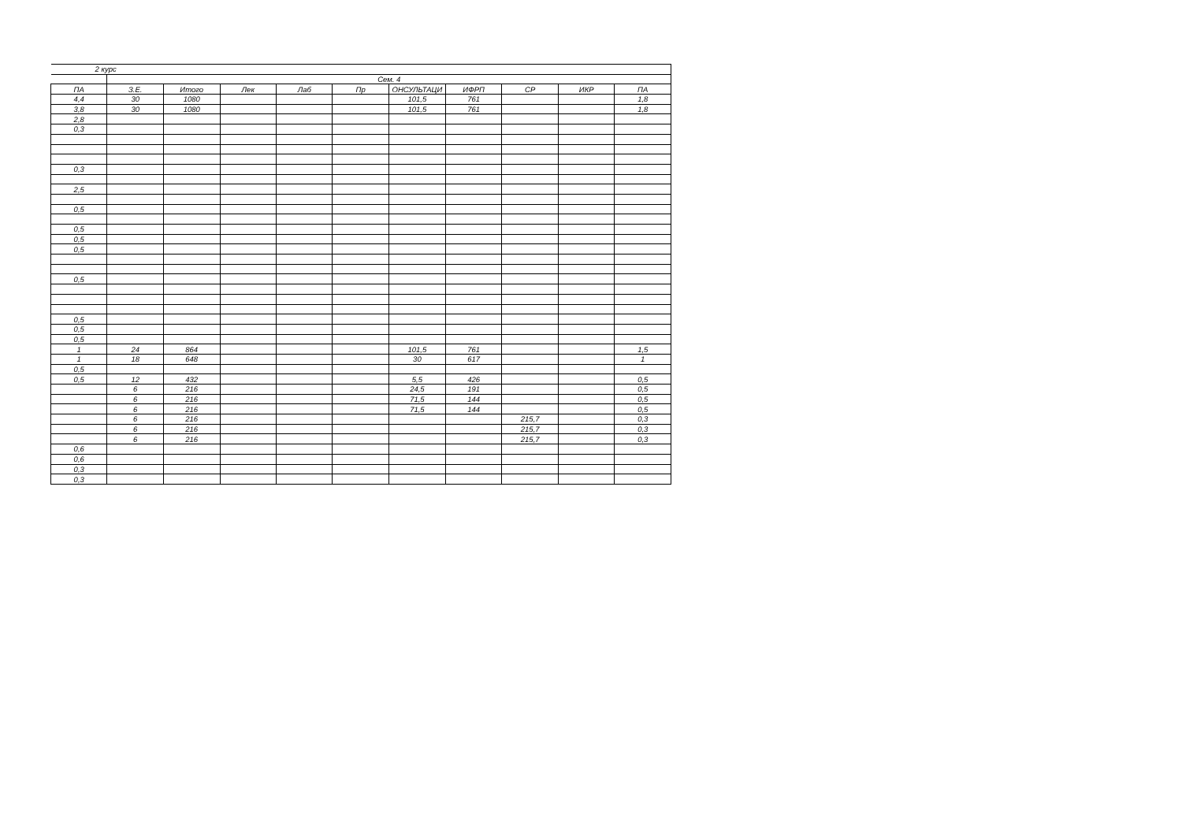| 2 курс | | | | | | | | | | |
| | Сем. 4 | | | | | | | | | |
| ПА | З.Е. | Итого | Лек | Лаб | Пр | ОНСУЛЬТАЦИ | ИФРП | СР | ИКР | ПА |
| 4,4 | 30 | 1080 | | | | 101,5 | 761 | | | 1,8 |
| 3,8 | 30 | 1080 | | | | 101,5 | 761 | | | 1,8 |
| 2,8 | | | | | | | | | | |
| 0,3 | | | | | | | | | | |
| 0,3 | | | | | | | | | | |
| 2,5 | | | | | | | | | | |
| 0,5 | | | | | | | | | | |
| 0,5 | | | | | | | | | | |
| 0,5 | | | | | | | | | | |
| 0,5 | | | | | | | | | | |
| 0,5 | | | | | | | | | | |
| 0,5 | | | | | | | | | | |
| 0,5 | | | | | | | | | | |
| 0,5 | | | | | | | | | | |
| 1 | 24 | 864 | | | | 101,5 | 761 | | | 1,5 |
| 1 | 18 | 648 | | | | 30 | 617 | | | 1 |
| 0,5 | | | | | | | | | | |
| 0,5 | 12 | 432 | | | | 5,5 | 426 | | | 0,5 |
| | 6 | 216 | | | | 24,5 | 191 | | | 0,5 |
| | 6 | 216 | | | | 71,5 | 144 | | | 0,5 |
| | 6 | 216 | | | | 71,5 | 144 | | | 0,5 |
| | 6 | 216 | | | | | | 215,7 | | 0,3 |
| | 6 | 216 | | | | | | 215,7 | | 0,3 |
| | 6 | 216 | | | | | | 215,7 | | 0,3 |
| 0,6 | | | | | | | | | | |
| 0,6 | | | | | | | | | | |
| 0,3 | | | | | | | | | | |
| 0,3 | | | | | | | | | | |